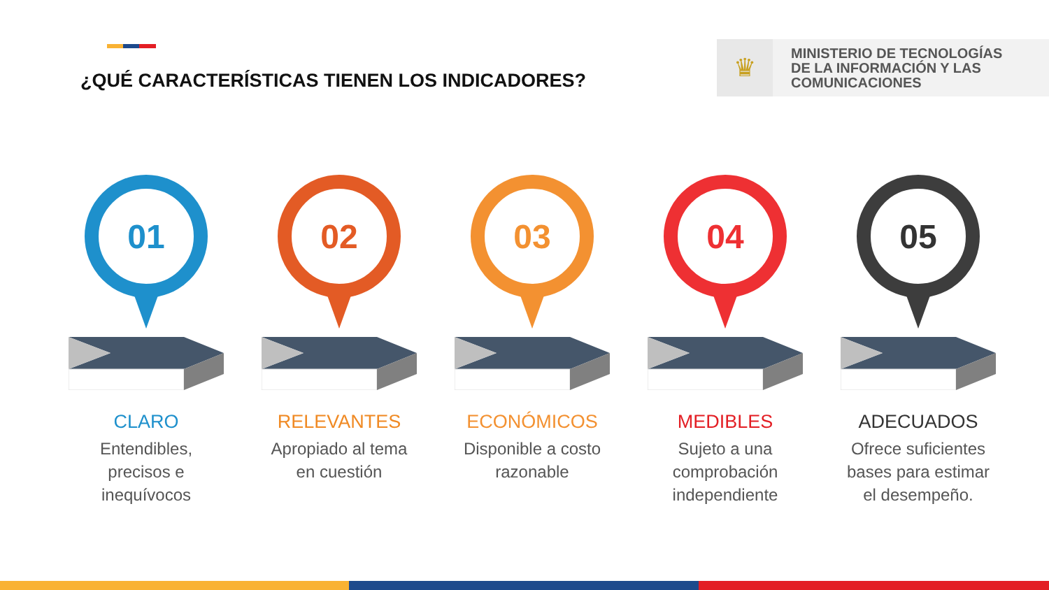¿QUÉ CARACTERÍSTICAS TIENEN LOS INDICADORES?
♛
MINISTERIO DE TECNOLOGÍAS
DE LA INFORMACIÓN Y LAS
COMUNICACIONES
01
CLARO
Entendibles,
precisos e
inequívocos
02
RELEVANTES
Apropiado al tema
en cuestión
03
ECONÓMICOS
Disponible a costo
razonable
04
MEDIBLES
Sujeto a una
comprobación
independiente
05
ADECUADOS
Ofrece suficientes
bases para estimar
el desempeño.